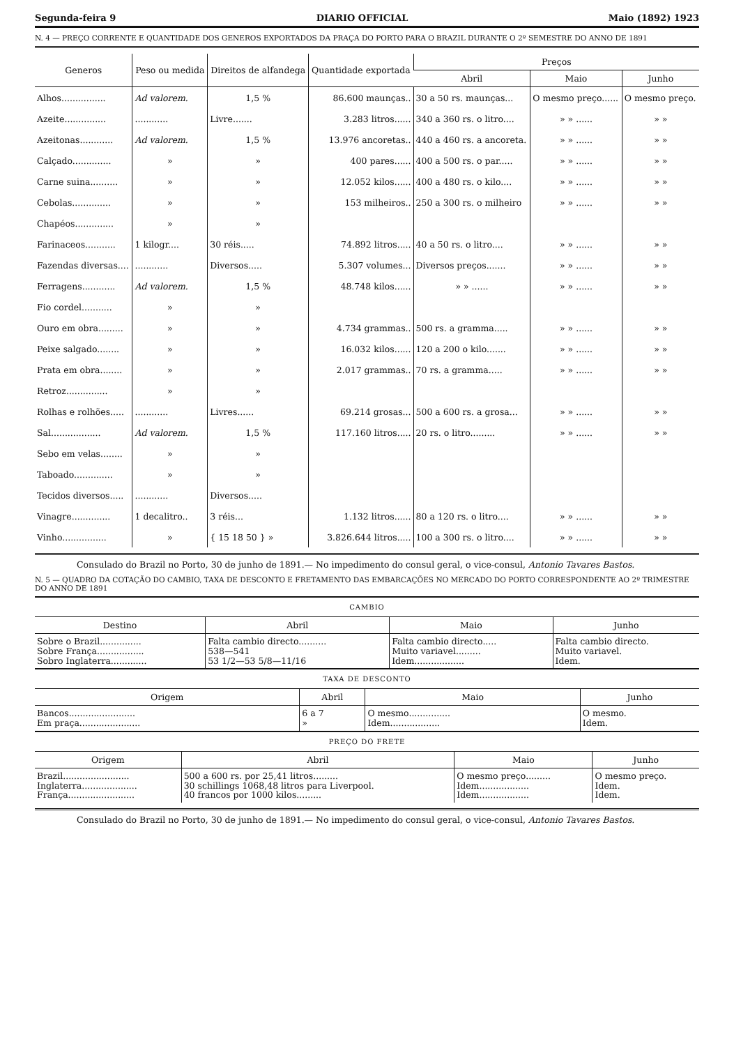Segunda-feira 9 DIARIO OFFICIAL Maio (1892) 1923
N. 4 — PREÇO CORRENTE E QUANTIDADE DOS GENEROS EXPORTADOS DA PRAÇA DO PORTO PARA O BRAZIL DURANTE O 2º SEMESTRE DO ANNO DE 1891
| Generos | Peso ou medida | Direitos de alfandega | Quantidade exportada | Preços | | |
| --- | --- | --- | --- | --- | --- | --- |
| | | | | Abril | Maio | Junho |
| Alhos................ | Ad valorem. | 1,5 % | 86.600 maunças.. | 30 a 50 rs. maunças... | O mesmo preço...... | O mesmo preço. |
| Azeite............... | ............ | Livre....... | 3.283 litros...... | 340 a 360 rs. o litro.... | » » ...... | » » |
| Azeitonas............ | Ad valorem. | 1,5 % | 13.976 ancoretas.. | 440 a 460 rs. a ancoreta. | » » ...... | » » |
| Calçado.............. | » | » | 400 pares...... | 400 a 500 rs. o par..... | » » ...... | » » |
| Carne suina.......... | » | » | 12.052 kilos...... | 400 a 480 rs. o kilo.... | » » ...... | » » |
| Cebolas.............. | » | » | 153 milheiros.. | 250 a 300 rs. o milheiro | » » ...... | » » |
| Chapéos.............. | » | » | | | | |
| Farinaceos........... | 1 kilogr.... | 30 réis..... | 74.892 litros..... | 40 a 50 rs. o litro.... | » » ...... | » » |
| Fazendas diversas.... | ............ | Diversos..... | 5.307 volumes... | Diversos preços....... | » » ...... | » » |
| Ferragens............ | Ad valorem. | 1,5 % | 48.748 kilos...... | » » ...... | » » ...... | » » |
| Fio cordel........... | » | » | | | | |
| Ouro em obra......... | » | » | 4.734 grammas.. | 500 rs. a gramma..... | » » ...... | » » |
| Peixe salgado........ | » | » | 16.032 kilos...... | 120 a 200 o kilo....... | » » ...... | » » |
| Prata em obra........ | » | » | 2.017 grammas.. | 70 rs. a gramma..... | » » ...... | » » |
| Retroz............... | » | » | | | | |
| Rolhas e rolhões..... | ............ | Livres...... | 69.214 grosas... | 500 a 600 rs. a grosa... | » » ...... | » » |
| Sal.................. | Ad valorem. | 1,5 % | 117.160 litros..... | 20 rs. o litro......... | » » ...... | » » |
| Sebo em velas........ | » | » | | | | |
| Taboado.............. | » | » | | | | |
| Tecidos diversos..... | ............ | Diversos..... | | | | |
| Vinagre.............. | 1 decalitro.. | 3 réis... | 1.132 litros...... | 80 a 120 rs. o litro.... | » » ...... | » » |
| Vinho................ | » | { 15 18 50 } » | 3.826.644 litros..... | 100 a 300 rs. o litro.... | » » ...... | » » |
Consulado do Brazil no Porto, 30 de junho de 1891.— No impedimento do consul geral, o vice-consul, Antonio Tavares Bastos.
N. 5 — QUADRO DA COTAÇÃO DO CAMBIO, TAXA DE DESCONTO E FRETAMENTO DAS EMBARCAÇÕES NO MERCADO DO PORTO CORRESPONDENTE AO 2º TRIMESTRE DO ANNO DE 1891
CAMBIO
| Destino | Abril | Maio | Junho |
| --- | --- | --- | --- |
| Sobre o Brazil............... Sobre França................. Sobro Inglaterra............. | Falta cambio directo.......... 538—541 53 1/2—53 5/8—11/16 | Falta cambio directo..... Muito variavel......... Idem.................. | Falta cambio directo. Muito variavel. Idem. |
TAXA DE DESCONTO
| Origem | Abril | Maio | Junho |
| --- | --- | --- | --- |
| Bancos........................ Em praça...................... | 6 a 7 » | O mesmo............... Idem.................. | O mesmo. Idem. |
PREÇO DO FRETE
| Origem | Abril | Maio | Junho |
| --- | --- | --- | --- |
| Brazil........................ Inglaterra.................... França........................ | 500 a 600 rs. por 25,41 litros......... 30 schillings 1068,48 litros para Liverpool. 40 francos por 1000 kilos......... | O mesmo preço......... Idem.................. Idem.................. | O mesmo preço. Idem. Idem. |
Consulado do Brazil no Porto, 30 de junho de 1891.— No impedimento do consul geral, o vice-consul, Antonio Tavares Bastos.